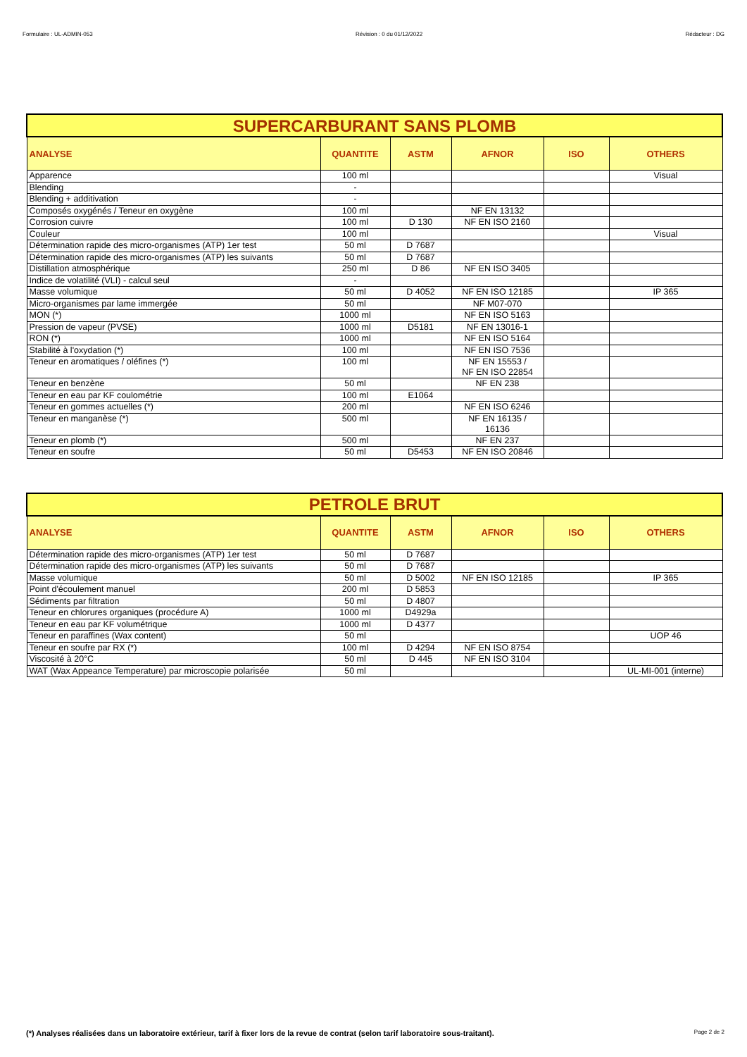Formulaire : UL-ADMIN-053 Révision : 0 du 01/12/2022 Rédacteur : DG
| SUPERCARBURANT SANS PLOMB | | | | | |
| ANALYSE | QUANTITE | ASTM | AFNOR | ISO | OTHERS |
| Apparence | 100 ml | | | | Visual |
| Blending | - | | | | |
| Blending + additivation | - | | | | |
| Composés oxygénés / Teneur en oxygène | 100 ml | | NF EN 13132 | | |
| Corrosion cuivre | 100 ml | D 130 | NF EN ISO 2160 | | |
| Couleur | 100 ml | | | | Visual |
| Détermination rapide des micro-organismes (ATP) 1er test | 50 ml | D 7687 | | | |
| Détermination rapide des micro-organismes (ATP) les suivants | 50 ml | D 7687 | | | |
| Distillation atmosphérique | 250 ml | D 86 | NF EN ISO 3405 | | |
| Indice de volatilité (VLI) - calcul seul | - | | | | |
| Masse volumique | 50 ml | D 4052 | NF EN ISO 12185 | | IP 365 |
| Micro-organismes par lame immergée | 50 ml | | NF M07-070 | | |
| MON (*) | 1000 ml | | NF EN ISO 5163 | | |
| Pression de vapeur (PVSE) | 1000 ml | D5181 | NF EN 13016-1 | | |
| RON (*) | 1000 ml | | NF EN ISO 5164 | | |
| Stabilité à l'oxydation (*) | 100 ml | | NF EN ISO 7536 | | |
| Teneur en aromatiques / oléfines (*) | 100 ml | | NF EN 15553 / NF EN ISO 22854 | | |
| Teneur en benzène | 50 ml | | NF EN 238 | | |
| Teneur en eau par KF coulométrie | 100 ml | E1064 | | | |
| Teneur en gommes actuelles (*) | 200 ml | | NF EN ISO 6246 | | |
| Teneur en manganèse (*) | 500 ml | | NF EN 16135 / 16136 | | |
| Teneur en plomb (*) | 500 ml | | NF EN 237 | | |
| Teneur en soufre | 50 ml | D5453 | NF EN ISO 20846 | | |
| PETROLE BRUT | | | | | |
| ANALYSE | QUANTITE | ASTM | AFNOR | ISO | OTHERS |
| Détermination rapide des micro-organismes (ATP) 1er test | 50 ml | D 7687 | | | |
| Détermination rapide des micro-organismes (ATP) les suivants | 50 ml | D 7687 | | | |
| Masse volumique | 50 ml | D 5002 | NF EN ISO 12185 | | IP 365 |
| Point d'écoulement manuel | 200 ml | D 5853 | | | |
| Sédiments par filtration | 50 ml | D 4807 | | | |
| Teneur en chlorures organiques (procédure A) | 1000 ml | D4929a | | | |
| Teneur en eau par KF volumétrique | 1000 ml | D 4377 | | | |
| Teneur en paraffines (Wax content) | 50 ml | | | | UOP 46 |
| Teneur en soufre par RX (*) | 100 ml | D 4294 | NF EN ISO 8754 | | |
| Viscosité à 20°C | 50 ml | D 445 | NF EN ISO 3104 | | |
| WAT (Wax Appeance Temperature) par microscopie polarisée | 50 ml | | | | UL-MI-001 (interne) |
(*) Analyses réalisées dans un laboratoire extérieur, tarif à fixer lors de la revue de contrat (selon tarif laboratoire sous-traitant). Page 2 de 2